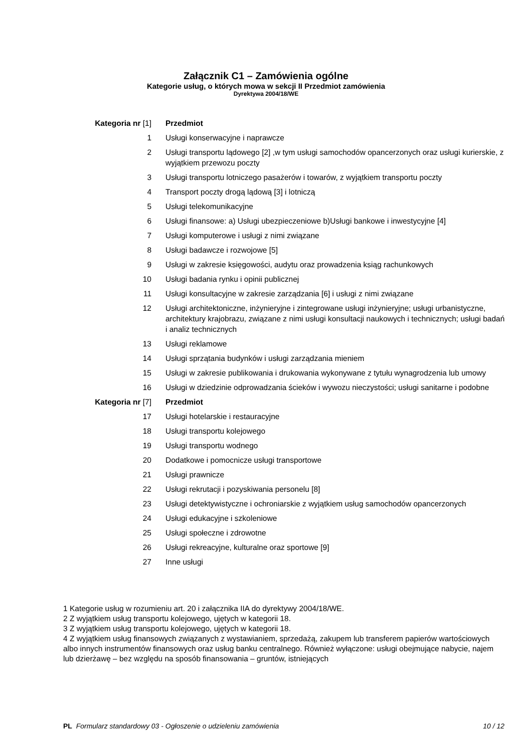Załącznik C1 – Zamówienia ogólne
Kategorie usług, o których mowa w sekcji II Przedmiot zamówienia
Dyrektywa 2004/18/WE
| Kategoria nr [1] | Przedmiot |
| --- | --- |
| 1 | Usługi konserwacyjne i naprawcze |
| 2 | Usługi transportu lądowego [2] ,w tym usługi samochodów opancerzonych oraz usługi kurierskie, z wyjątkiem przewozu poczty |
| 3 | Usługi transportu lotniczego pasażerów i towarów, z wyjątkiem transportu poczty |
| 4 | Transport poczty drogą lądową [3] i lotniczą |
| 5 | Usługi telekomunikacyjne |
| 6 | Usługi finansowe: a) Usługi ubezpieczeniowe b)Usługi bankowe i inwestycyjne [4] |
| 7 | Usługi komputerowe i usługi z nimi związane |
| 8 | Usługi badawcze i rozwojowe [5] |
| 9 | Usługi w zakresie księgowości, audytu oraz prowadzenia ksiąg rachunkowych |
| 10 | Usługi badania rynku i opinii publicznej |
| 11 | Usługi konsultacyjne w zakresie zarządzania [6] i usługi z nimi związane |
| 12 | Usługi architektoniczne, inżynieryjne i zintegrowane usługi inżynieryjne; usługi urbanistyczne, architektury krajobrazu, związane z nimi usługi konsultacji naukowych i technicznych; usługi badań i analiz technicznych |
| 13 | Usługi reklamowe |
| 14 | Usługi sprzątania budynków i usługi zarządzania mieniem |
| 15 | Usługi w zakresie publikowania i drukowania wykonywane z tytułu wynagrodzenia lub umowy |
| 16 | Usługi w dziedzinie odprowadzania ścieków i wywozu nieczystości; usługi sanitarne i podobne |
| Kategoria nr [7] | Przedmiot |
| 17 | Usługi hotelarskie i restauracyjne |
| 18 | Usługi transportu kolejowego |
| 19 | Usługi transportu wodnego |
| 20 | Dodatkowe i pomocnicze usługi transportowe |
| 21 | Usługi prawnicze |
| 22 | Usługi rekrutacji i pozyskiwania personelu [8] |
| 23 | Usługi detektywistyczne i ochroniarskie z wyjątkiem usług samochodów opancerzonych |
| 24 | Usługi edukacyjne i szkoleniowe |
| 25 | Usługi społeczne i zdrowotne |
| 26 | Usługi rekreacyjne, kulturalne oraz sportowe [9] |
| 27 | Inne usługi |
1 Kategorie usług w rozumieniu art. 20 i załącznika IIA do dyrektywy 2004/18/WE.
2 Z wyjątkiem usług transportu kolejowego, ujętych w kategorii 18.
3 Z wyjątkiem usług transportu kolejowego, ujętych w kategorii 18.
4 Z wyjątkiem usług finansowych związanych z wystawianiem, sprzedażą, zakupem lub transferem papierów wartościowych albo innych instrumentów finansowych oraz usług banku centralnego. Również wyłączone: usługi obejmujące nabycie, najem lub dzierżawę – bez względu na sposób finansowania – gruntów, istniejących
PL Formularz standardowy 03 - Ogłoszenie o udzieleniu zamówienia 10 / 12